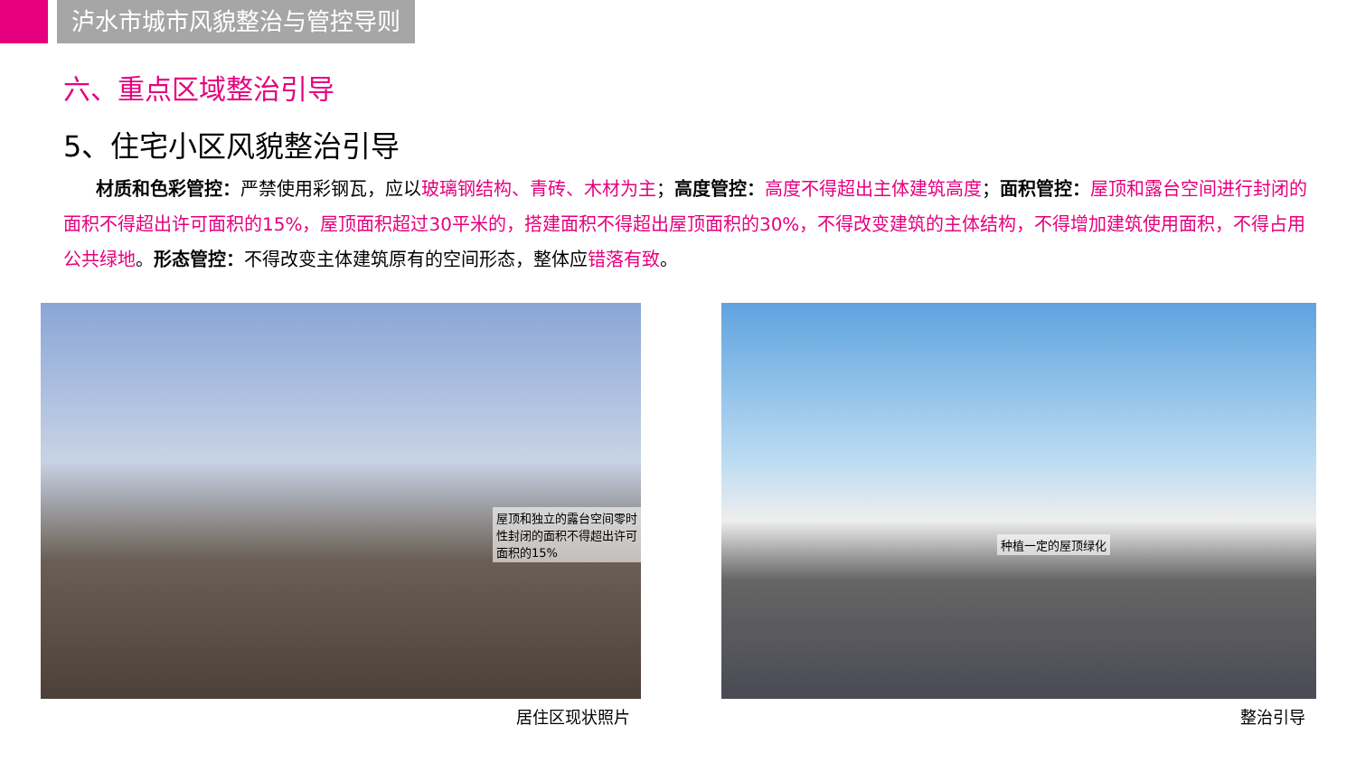泸水市城市风貌整治与管控导则
六、重点区域整治引导
5、住宅小区风貌整治引导
材质和色彩管控：严禁使用彩钢瓦，应以玻璃钢结构、青砖、木材为主；高度管控：高度不得超出主体建筑高度；面积管控：屋顶和露台空间进行封闭的面积不得超出许可面积的15%，屋顶面积超过30平米的，搭建面积不得超出屋顶面积的30%，不得改变建筑的主体结构，不得增加建筑使用面积，不得占用公共绿地。形态管控：不得改变主体建筑原有的空间形态，整体应错落有致。
屋顶和独立的露台空间零时性封闭的面积不得超出许可面积的15%
居住区现状照片
种植一定的屋顶绿化
整治引导